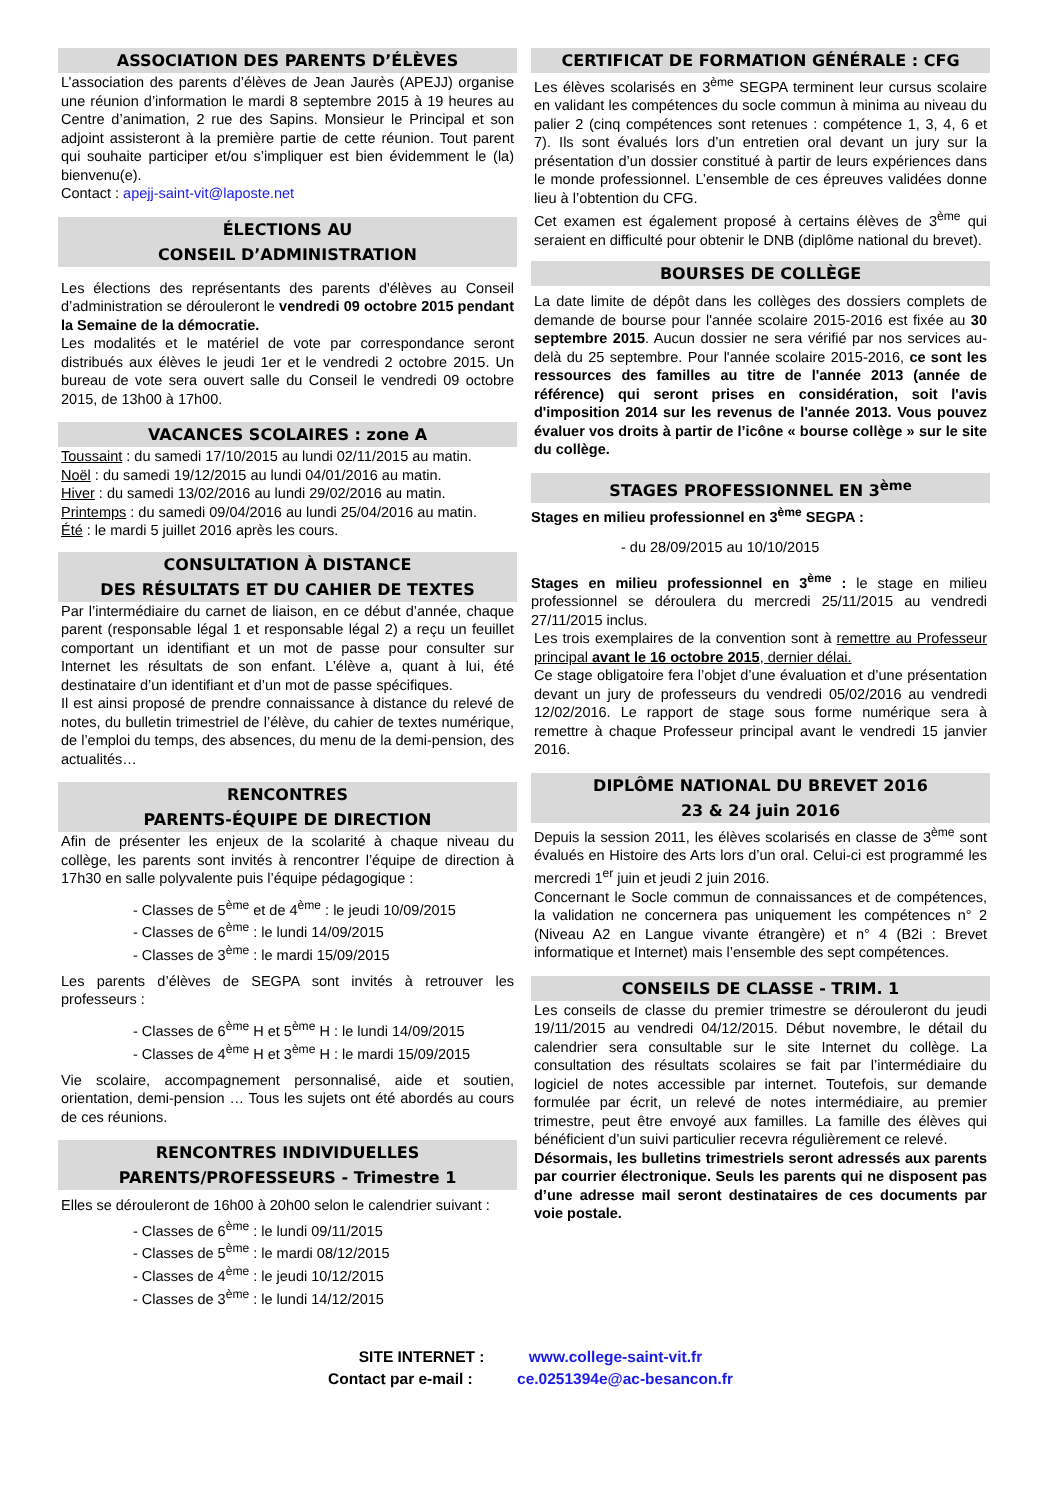ASSOCIATION DES PARENTS D’ÉLÈVES
L’association des parents d’élèves de Jean Jaurès (APEJJ) organise une réunion d’information le mardi 8 septembre 2015 à 19 heures au Centre d’animation, 2 rue des Sapins. Monsieur le Principal et son adjoint assisteront à la première partie de cette réunion. Tout parent qui souhaite participer et/ou s’impliquer est bien évidemment le (la) bienvenu(e).
Contact : apejj-saint-vit@laposte.net
ÉLECTIONS AU
CONSEIL D’ADMINISTRATION
Les élections des représentants des parents d'élèves au Conseil d’administration se dérouleront le vendredi 09 octobre 2015 pendant la Semaine de la démocratie.
Les modalités et le matériel de vote par correspondance seront distribués aux élèves le jeudi 1er et le vendredi 2 octobre 2015. Un bureau de vote sera ouvert salle du Conseil le vendredi 09 octobre 2015, de 13h00 à 17h00.
VACANCES SCOLAIRES : zone A
Toussaint : du samedi 17/10/2015 au lundi 02/11/2015 au matin.
Noël : du samedi 19/12/2015 au lundi 04/01/2016 au matin.
Hiver : du samedi 13/02/2016 au lundi 29/02/2016 au matin.
Printemps : du samedi 09/04/2016 au lundi 25/04/2016 au matin.
Été : le mardi 5 juillet 2016 après les cours.
CONSULTATION À DISTANCE
DES RÉSULTATS ET DU CAHIER DE TEXTES
Par l’intermédiaire du carnet de liaison, en ce début d’année, chaque parent (responsable légal 1 et responsable légal 2) a reçu un feuillet comportant un identifiant et un mot de passe pour consulter sur Internet les résultats de son enfant. L’élève a, quant à lui, été destinataire d’un identifiant et d’un mot de passe spécifiques.
Il est ainsi proposé de prendre connaissance à distance du relevé de notes, du bulletin trimestriel de l’élève, du cahier de textes numérique, de l’emploi du temps, des absences, du menu de la demi-pension, des actualités…
RENCONTRES
PARENTS-ÉQUIPE DE DIRECTION
Afin de présenter les enjeux de la scolarité à chaque niveau du collège, les parents sont invités à rencontrer l’équipe de direction à 17h30 en salle polyvalente puis l’équipe pédagogique :
- Classes de 5<sup>ème</sup> et de 4<sup>ème</sup> : le jeudi 10/09/2015
- Classes de 6<sup>ème</sup> : le lundi 14/09/2015
- Classes de 3<sup>ème</sup> : le mardi 15/09/2015
Les parents d’élèves de SEGPA sont invités à retrouver les professeurs :
- Classes de 6<sup>ème</sup> H et 5<sup>ème</sup> H : le lundi 14/09/2015
- Classes de 4<sup>ème</sup> H et 3<sup>ème</sup> H : le mardi 15/09/2015
Vie scolaire, accompagnement personnalisé, aide et soutien, orientation, demi-pension … Tous les sujets ont été abordés au cours de ces réunions.
RENCONTRES INDIVIDUELLES
PARENTS/PROFESSEURS - Trimestre 1
Elles se dérouleront de 16h00 à 20h00 selon le calendrier suivant :
- Classes de 6<sup>ème</sup> : le lundi 09/11/2015
- Classes de 5<sup>ème</sup> : le mardi 08/12/2015
- Classes de 4<sup>ème</sup> : le jeudi 10/12/2015
- Classes de 3<sup>ème</sup> : le lundi 14/12/2015
CERTIFICAT DE FORMATION GÉNÉRALE : CFG
Les élèves scolarisés en 3<sup>ème</sup> SEGPA terminent leur cursus scolaire en validant les compétences du socle commun à minima au niveau du palier 2 (cinq compétences sont retenues : compétence 1, 3, 4, 6 et 7). Ils sont évalués lors d’un entretien oral devant un jury sur la présentation d’un dossier constitué à partir de leurs expériences dans le monde professionnel. L’ensemble de ces épreuves validées donne lieu à l’obtention du CFG.
Cet examen est également proposé à certains élèves de 3<sup>ème</sup> qui seraient en difficulté pour obtenir le DNB (diplôme national du brevet).
BOURSES DE COLLÈGE
La date limite de dépôt dans les collèges des dossiers complets de demande de bourse pour l'année scolaire 2015-2016 est fixée au 30 septembre 2015. Aucun dossier ne sera vérifié par nos services au-delà du 25 septembre. Pour l'année scolaire 2015-2016, ce sont les ressources des familles au titre de l'année 2013 (année de référence) qui seront prises en considération, soit l'avis d'imposition 2014 sur les revenus de l'année 2013. Vous pouvez évaluer vos droits à partir de l’icône « bourse collège » sur le site du collège.
STAGES PROFESSIONNEL EN 3<sup>ème</sup>
Stages en milieu professionnel en 3<sup>ème</sup> SEGPA :
- du 28/09/2015 au 10/10/2015
Stages en milieu professionnel en 3<sup>ème</sup> : le stage en milieu professionnel se déroulera du mercredi 25/11/2015 au vendredi 27/11/2015 inclus.
Les trois exemplaires de la convention sont à remettre au Professeur principal avant le 16 octobre 2015, dernier délai.
Ce stage obligatoire fera l’objet d’une évaluation et d’une présentation devant un jury de professeurs du vendredi 05/02/2016 au vendredi 12/02/2016. Le rapport de stage sous forme numérique sera à remettre à chaque Professeur principal avant le vendredi 15 janvier 2016.
DIPLÔME NATIONAL DU BREVET 2016
23 & 24 juin 2016
Depuis la session 2011, les élèves scolarisés en classe de 3<sup>ème</sup> sont évalués en Histoire des Arts lors d’un oral. Celui-ci est programmé les mercredi 1<sup>er</sup> juin et jeudi 2 juin 2016.
Concernant le Socle commun de connaissances et de compétences, la validation ne concernera pas uniquement les compétences n° 2 (Niveau A2 en Langue vivante étrangère) et n° 4 (B2i : Brevet informatique et Internet) mais l’ensemble des sept compétences.
CONSEILS DE CLASSE - TRIM. 1
Les conseils de classe du premier trimestre se dérouleront du jeudi 19/11/2015 au vendredi 04/12/2015. Début novembre, le détail du calendrier sera consultable sur le site Internet du collège. La consultation des résultats scolaires se fait par l’intermédiaire du logiciel de notes accessible par internet. Toutefois, sur demande formulée par écrit, un relevé de notes intermédiaire, au premier trimestre, peut être envoyé aux familles. La famille des élèves qui bénéficient d’un suivi particulier recevra régulièrement ce relevé.
Désormais, les bulletins trimestriels seront adressés aux parents par courrier électronique. Seuls les parents qui ne disposent pas d’une adresse mail seront destinataires de ces documents par voie postale.
SITE INTERNET : www.college-saint-vit.fr
Contact par e-mail : ce.0251394e@ac-besancon.fr